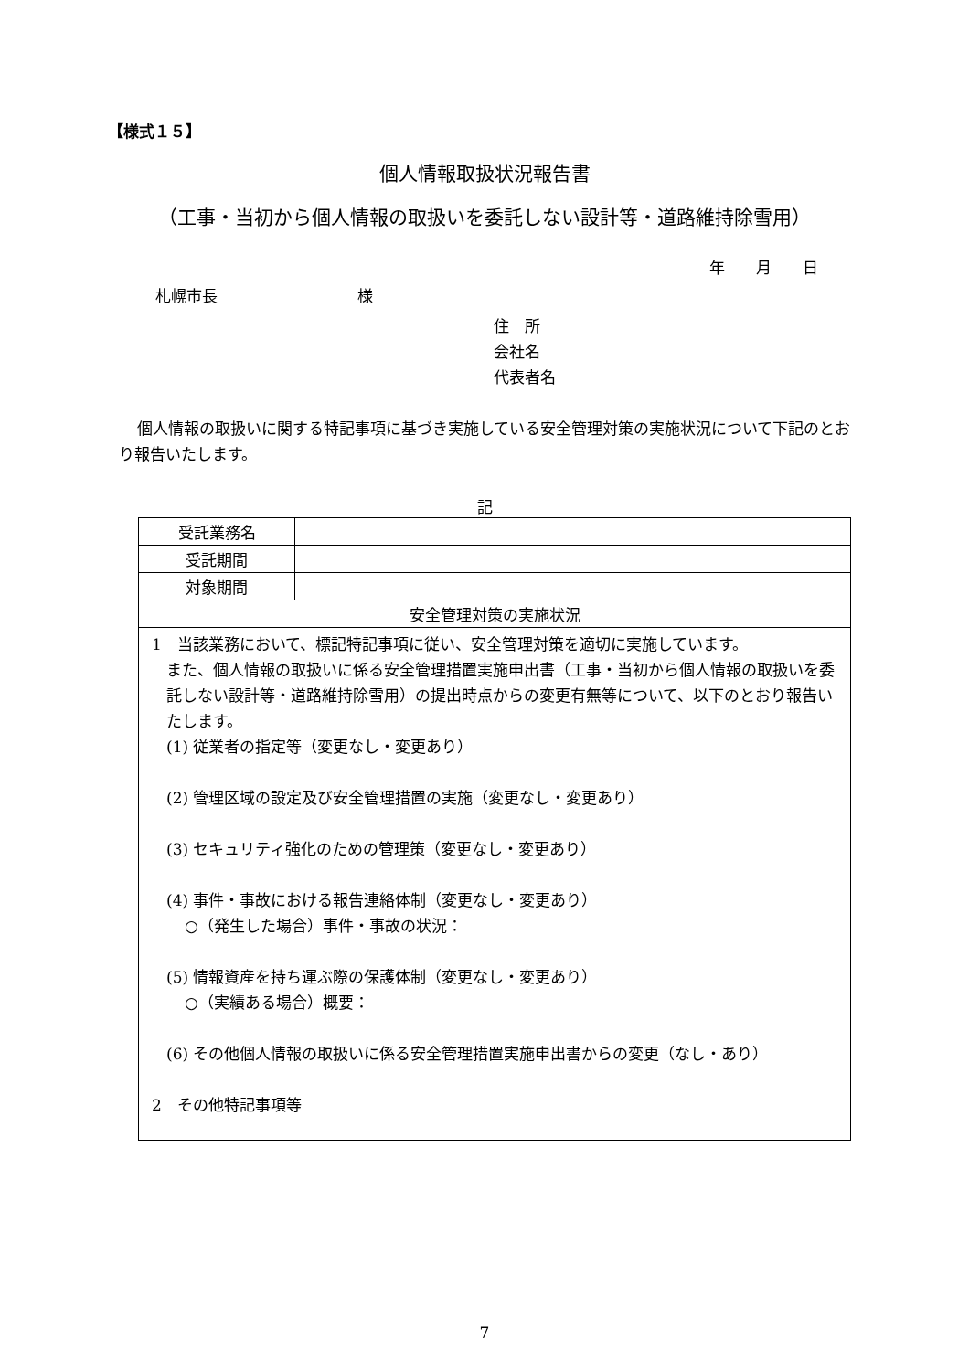【様式１５】
個人情報取扱状況報告書
（工事・当初から個人情報の取扱いを委託しない設計等・道路維持除雪用）
年　　月　　日
札幌市長　　　　　　　　　様
住　所
会社名
代表者名
個人情報の取扱いに関する特記事項に基づき実施している安全管理対策の実施状況について下記のとおり報告いたします。
記
| 受託業務名 | |
| 受託期間 | |
| 対象期間 | |
| 安全管理対策の実施状況 | |
| 1 当該業務において、標記特記事項に従い、安全管理対策を適切に実施しています。 また、個人情報の取扱いに係る安全管理措置実施申出書（工事・当初から個人情報の取扱いを委託しない設計等・道路維持除雪用）の提出時点からの変更有無等について、以下のとおり報告いたします。 (1) 従業者の指定等（変更なし・変更あり） (2) 管理区域の設定及び安全管理措置の実施（変更なし・変更あり） (3) セキュリティ強化のための管理策（変更なし・変更あり） (4) 事件・事故における報告連絡体制（変更なし・変更あり） ○（発生した場合）事件・事故の状況： (5) 情報資産を持ち運ぶ際の保護体制（変更なし・変更あり） ○（実績ある場合）概要： (6) その他個人情報の取扱いに係る安全管理措置実施申出書からの変更（なし・あり） 2 その他特記事項等 | |
7